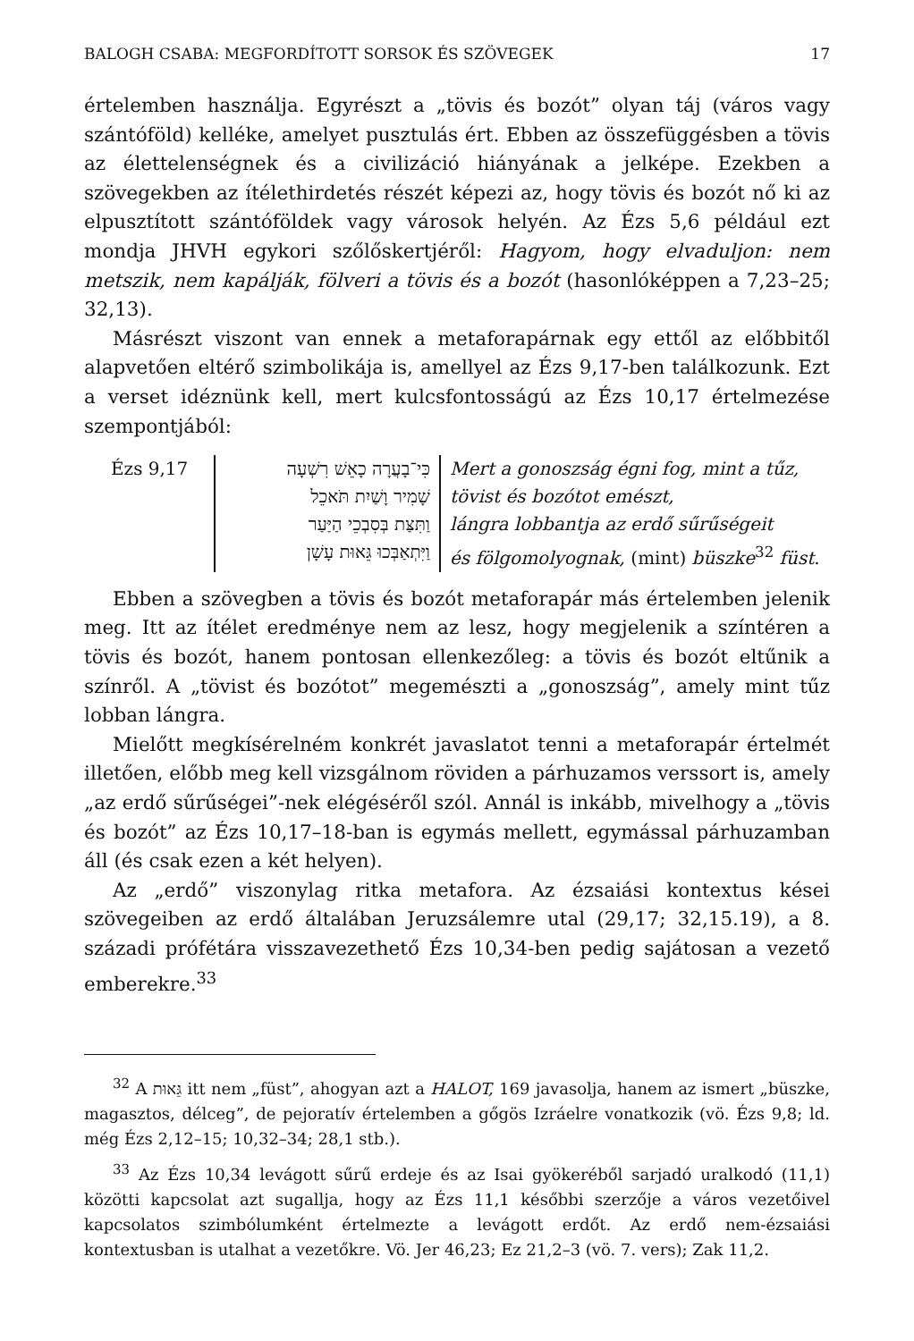BALOGH CSABA: MEGFORDÍTOTT SORSOK ÉS SZÖVEGEK 17
értelemben használja. Egyrészt a „tövis és bozót” olyan táj (város vagy szántóföld) kelléke, amelyet pusztulás ért. Ebben az összefüggésben a tövis az élettelenségnek és a civilizáció hiányának a jelképe. Ezekben a szövegekben az ítélethirdetés részét képezi az, hogy tövis és bozót nő ki az elpusztított szántóföldek vagy városok helyén. Az Ézs 5,6 például ezt mondja JHVH egykori szőlőskertjéről: Hagyom, hogy elvaduljon: nem metszik, nem kapálják, fölveri a tövis és a bozót (hasonlóképpen a 7,23–25; 32,13).
Másrészt viszont van ennek a metaforapárnak egy ettől az előbbitől alapvetően eltérő szimbolikája is, amellyel az Ézs 9,17-ben találkozunk. Ezt a verset idéznünk kell, mert kulcsfontosságú az Ézs 10,17 értelmezése szempontjából:
| Ézs 9,17 | כִּי־בָעֲרָה כָאֵשׁ רִשְׁעָה | Mert a gonoszság égni fog, mint a tűz, |
| | שָׁמִיר וָשַׁיִת תֹּאכֵל | tövist és bozótot emészt, |
| | וַתִּצַּת בְּסִבְכֵי הַיַּעַר | lángra lobbantja az erdő sűrűségeit |
| | וַיִּתְאַבְּכוּ גֵּאוּת עָשָׁן | és fölgomolyognak, (mint) büszke<sup>32</sup> füst . |
Ebben a szövegben a tövis és bozót metaforapár más értelemben jelenik meg. Itt az ítélet eredménye nem az lesz, hogy megjelenik a színtéren a tövis és bozót, hanem pontosan ellenkezőleg: a tövis és bozót eltűnik a színről. A „tövist és bozótot” megemészti a „gonoszság”, amely mint tűz lobban lángra.
Mielőtt megkísérelném konkrét javaslatot tenni a metaforapár értelmét illetően, előbb meg kell vizsgálnom röviden a párhuzamos verssort is, amely „az erdő sűrűségei”-nek elégéséről szól. Annál is inkább, mivelhogy a „tövis és bozót” az Ézs 10,17–18-ban is egymás mellett, egymással párhuzamban áll (és csak ezen a két helyen).
Az „erdő” viszonylag ritka metafora. Az ézsaiási kontextus kései szövegeiben az erdő általában Jeruzsálemre utal (29,17; 32,15.19), a 8. századi prófétára visszavezethető Ézs 10,34-ben pedig sajátosan a vezető emberekre.<sup>33</sup>
<sup>32</sup> A גֵּאוּת itt nem „füst”, ahogyan azt a HALOT, 169 javasolja, hanem az ismert „büszke, magasztos, délceg”, de pejoratív értelemben a gőgös Izráelre vonatkozik (vö. Ézs 9,8; ld. még Ézs 2,12–15; 10,32–34; 28,1 stb.).
<sup>33</sup> Az Ézs 10,34 levágott sűrű erdeje és az Isai gyökeréből sarjadó uralkodó (11,1) közötti kapcsolat azt sugallja, hogy az Ézs 11,1 későbbi szerzője a város vezetőivel kapcsolatos szimbólumként értelmezte a levágott erdőt. Az erdő nem-ézsaiási kontextusban is utalhat a vezetőkre. Vö. Jer 46,23; Ez 21,2–3 (vö. 7. vers); Zak 11,2.